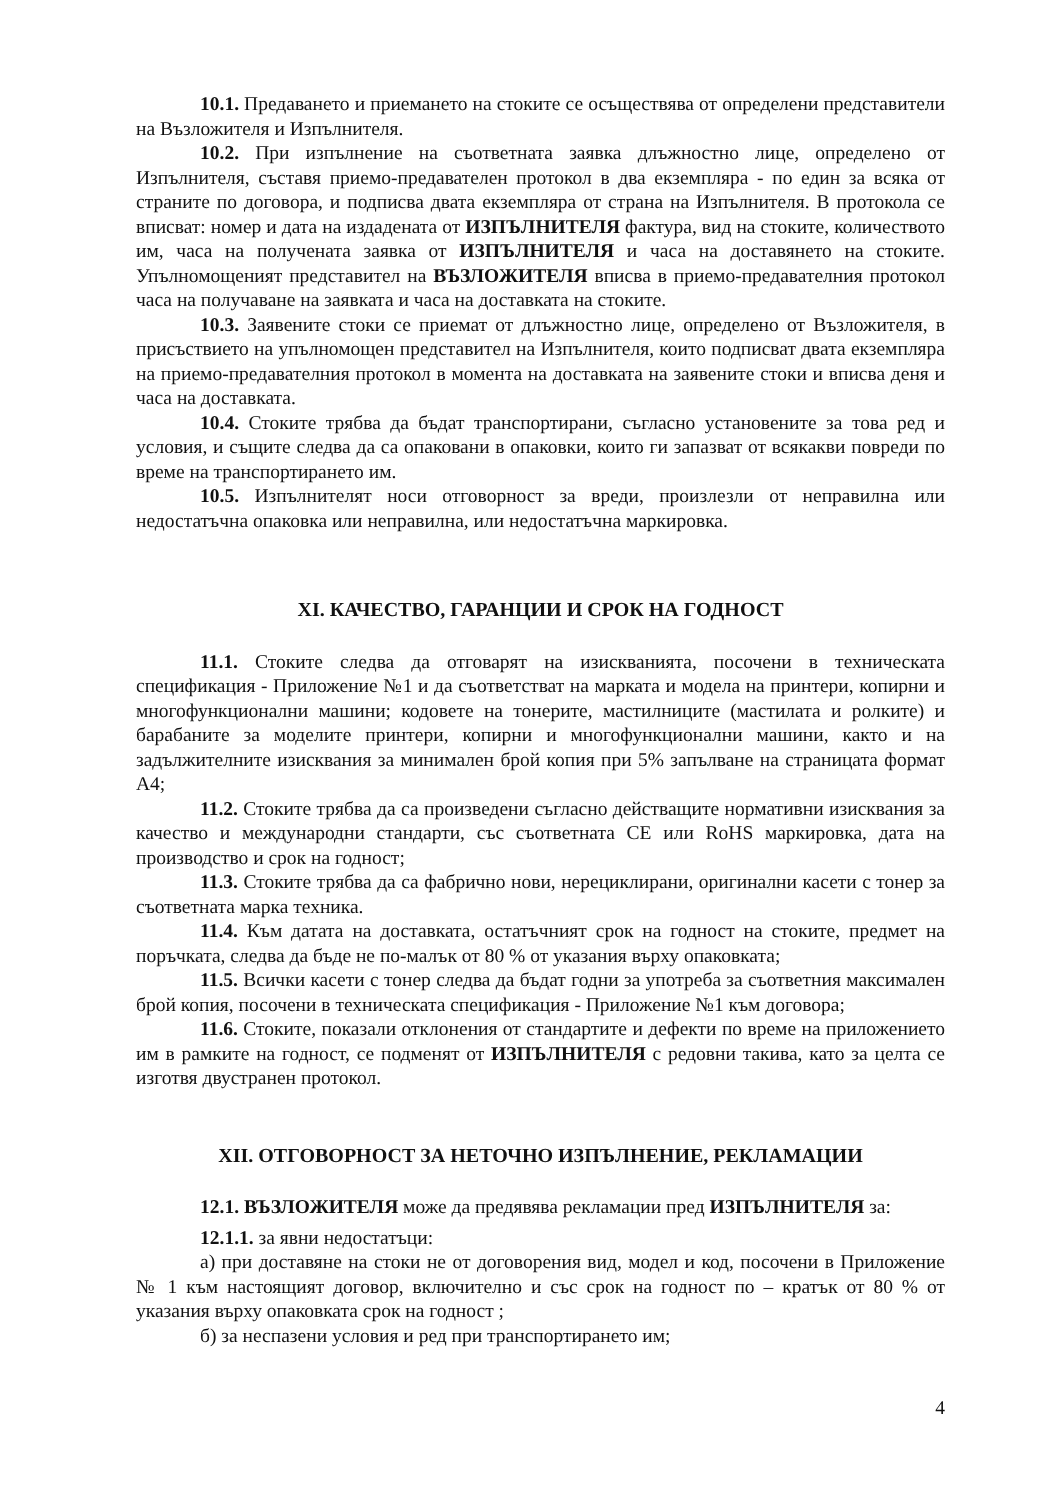10.1. Предаването и приемането на стоките се осъществява от определени представители на Възложителя и Изпълнителя.
10.2. При изпълнение на съответната заявка длъжностно лице, определено от Изпълнителя, съставя приемо-предавателен протокол в два екземпляра - по един за всяка от страните по договора, и подписва двата екземпляра от страна на Изпълнителя. В протокола се вписват: номер и дата на издадената от ИЗПЪЛНИТЕЛЯ фактура, вид на стоките, количеството им, часа на получената заявка от ИЗПЪЛНИТЕЛЯ и часа на доставянето на стоките. Упълномощеният представител на ВЪЗЛОЖИТЕЛЯ вписва в приемо-предавателния протокол часа на получаване на заявката и часа на доставката на стоките.
10.3. Заявените стоки се приемат от длъжностно лице, определено от Възложителя, в присъствието на упълномощен представител на Изпълнителя, които подписват двата екземпляра на приемо-предавателния протокол в момента на доставката на заявените стоки и вписва деня и часа на доставката.
10.4. Стоките трябва да бъдат транспортирани, съгласно установените за това ред и условия, и същите следва да са опаковани в опаковки, които ги запазват от всякакви повреди по време на транспортирането им.
10.5. Изпълнителят носи отговорност за вреди, произлезли от неправилна или недостатъчна опаковка или неправилна, или недостатъчна маркировка.
XI. КАЧЕСТВО, ГАРАНЦИИ И СРОК НА ГОДНОСТ
11.1. Стоките следва да отговарят на изискванията, посочени в техническата спецификация - Приложение №1 и да съответстват на марката и модела на принтери, копирни и многофункционални машини; кодовете на тонерите, мастилниците (мастилата и ролките) и барабаните за моделите принтери, копирни и многофункционални машини, както и на задължителните изисквания за минимален брой копия при 5% запълване на страницата формат А4;
11.2. Стоките трябва да са произведени съгласно действащите нормативни изисквания за качество и международни стандарти, със съответната СЕ или RoHS маркировка, дата на производство и срок на годност;
11.3. Стоките трябва да са фабрично нови, нерециклирани, оригинални касети с тонер за съответната марка техника.
11.4. Към датата на доставката, остатъчният срок на годност на стоките, предмет на поръчката, следва да бъде не по-малък от 80 % от указания върху опаковката;
11.5. Всички касети с тонер следва да бъдат годни за употреба за съответния максимален брой копия, посочени в техническата спецификация - Приложение №1 към договора;
11.6. Стоките, показали отклонения от стандартите и дефекти по време на приложението им в рамките на годност, се подменят от ИЗПЪЛНИТЕЛЯ с редовни такива, като за целта се изготвя двустранен протокол.
XII. ОТГОВОРНОСТ ЗА НЕТОЧНО ИЗПЪЛНЕНИЕ, РЕКЛАМАЦИИ
12.1. ВЪЗЛОЖИТЕЛЯ може да предявява рекламации пред ИЗПЪЛНИТЕЛЯ за:
12.1.1. за явни недостатъци:
а) при доставяне на стоки не от договорения вид, модел и код, посочени в Приложение № 1 към настоящият договор, включително и със срок на годност по – кратък от 80 % от указания върху опаковката срок на годност ;
б) за неспазени условия и ред при транспортирането им;
4